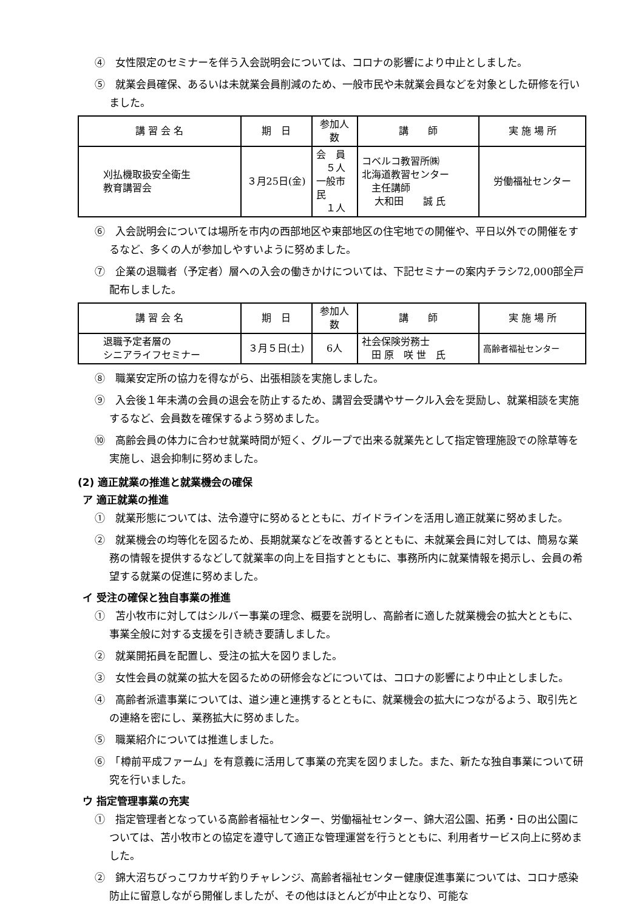④　女性限定のセミナーを伴う入会説明会については、コロナの影響により中止としました。
⑤　就業会員確保、あるいは未就業会員削減のため、一般市民や未就業会員などを対象とした研修を行いました。
| 講 習 会 名 | 期 日 | 参加人数 | 講 師 | 実 施 場 所 |
| --- | --- | --- | --- | --- |
| 刈払機取扱安全衛生 教育講習会 | ３月25日(金) | 会 員 ５人 一般市民 １人 | コベルコ教習所㈱ 北海道教習センター 主任講師 大和田 誠 氏 | 労働福祉センター |
⑥　入会説明会については場所を市内の西部地区や東部地区の住宅地での開催や、平日以外での開催をするなど、多くの人が参加しやすいように努めました。
⑦　企業の退職者（予定者）層への入会の働きかけについては、下記セミナーの案内チラシ72,000部全戸配布しました。
| 講 習 会 名 | 期 日 | 参加人数 | 講 師 | 実 施 場 所 |
| --- | --- | --- | --- | --- |
| 退職予定者層の シニアライフセミナー | ３月５日(土) | 6人 | 社会保険労務士 田 原 咲 世 氏 | 高齢者福祉センター |
⑧　職業安定所の協力を得ながら、出張相談を実施しました。
⑨　入会後１年未満の会員の退会を防止するため、講習会受講やサークル入会を奨励し、就業相談を実施するなど、会員数を確保するよう努めました。
⑩　高齢会員の体力に合わせ就業時間が短く、グループで出来る就業先として指定管理施設での除草等を実施し、退会抑制に努めました。
(2) 適正就業の推進と就業機会の確保
ア 適正就業の推進
①　就業形態については、法令遵守に努めるとともに、ガイドラインを活用し適正就業に努めました。
②　就業機会の均等化を図るため、長期就業などを改善するとともに、未就業会員に対しては、簡易な業務の情報を提供するなどして就業率の向上を目指すとともに、事務所内に就業情報を掲示し、会員の希望する就業の促進に努めました。
イ 受注の確保と独自事業の推進
①　苫小牧市に対してはシルバー事業の理念、概要を説明し、高齢者に適した就業機会の拡大とともに、事業全般に対する支援を引き続き要請しました。
②　就業開拓員を配置し、受注の拡大を図りました。
③　女性会員の就業の拡大を図るための研修会などについては、コロナの影響により中止としました。
④　高齢者派遣事業については、道シ連と連携するとともに、就業機会の拡大につながるよう、取引先との連絡を密にし、業務拡大に努めました。
⑤　職業紹介については推進しました。
⑥　「樽前平成ファーム」を有意義に活用して事業の充実を図りました。また、新たな独自事業について研究を行いました。
ウ 指定管理事業の充実
①　指定管理者となっている高齢者福祉センター、労働福祉センター、錦大沼公園、拓勇・日の出公園については、苫小牧市との協定を遵守して適正な管理運営を行うとともに、利用者サービス向上に努めました。
②　錦大沼ちびっこワカサギ釣りチャレンジ、高齢者福祉センター健康促進事業については、コロナ感染防止に留意しながら開催しましたが、その他はほとんどが中止となり、可能な